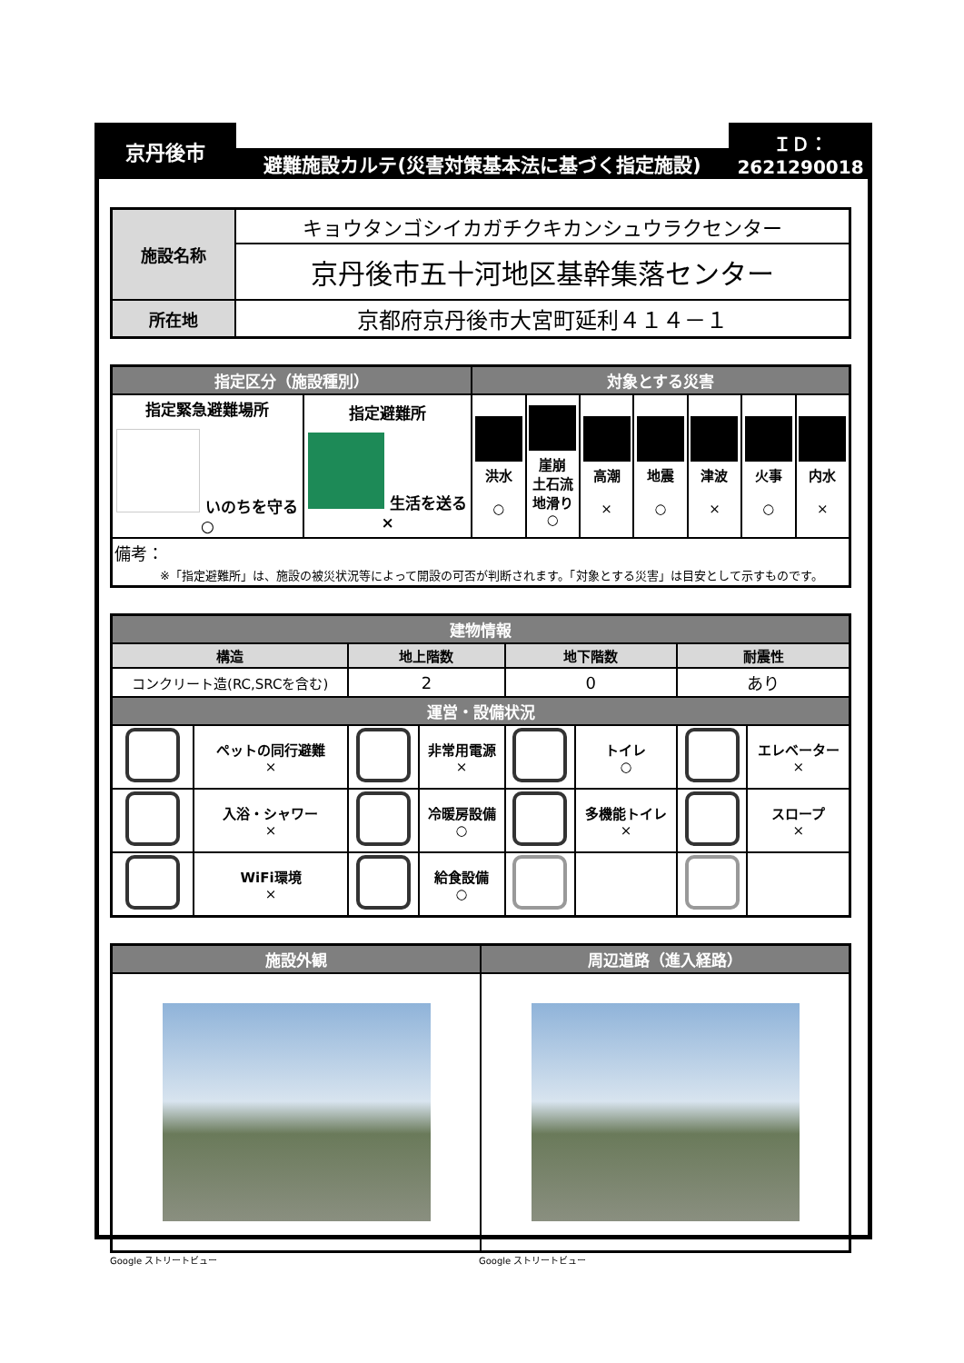京丹後市
避難施設カルテ(災害対策基本法に基づく指定施設)
ＩＤ：
2621290018
| 施設名称 | キョウタンゴシイカガチクキカンシュウラクセンター |
| | 京丹後市五十河地区基幹集落センター |
| 所在地 | 京都府京丹後市大宮町延利４１４－１ |
| 指定区分（施設種別） | | 対象とする災害 | | | | | | |
| --- | --- | --- | --- | --- | --- | --- | --- | --- |
| 指定緊急避難場所 いのちを守る ○ | 指定避難所 生活を送る × | 洪水 ○ | 崖崩 土石流 地滑り ○ | 高潮 × | 地震 ○ | 津波 × | 火事 ○ | 内水 × |
| 備考： ※「指定避難所」は、施設の被災状況等によって開設の可否が判断されます。「対象とする災害」は目安として示すものです。 | | | | | | | | |
| 建物情報 | | | | | | | |
| --- | --- | --- | --- | --- | --- | --- | --- |
| 構造 | | 地上階数 | | 地下階数 | | 耐震性 | |
| コンクリート造(RC,SRCを含む) | | 2 | | 0 | | あり | |
| 運営・設備状況 | | | | | | | |
| | ペットの同行避難 × | | 非常用電源 × | | トイレ ○ | | エレベーター × |
| | 入浴・シャワー × | | 冷暖房設備 ○ | | 多機能トイレ × | | スロープ × |
| | WiFi環境 × | | 給食設備 ○ | | | | |
| 施設外観 | 周辺道路（進入経路） |
| --- | --- |
Google ストリートビュー Google ストリートビュー